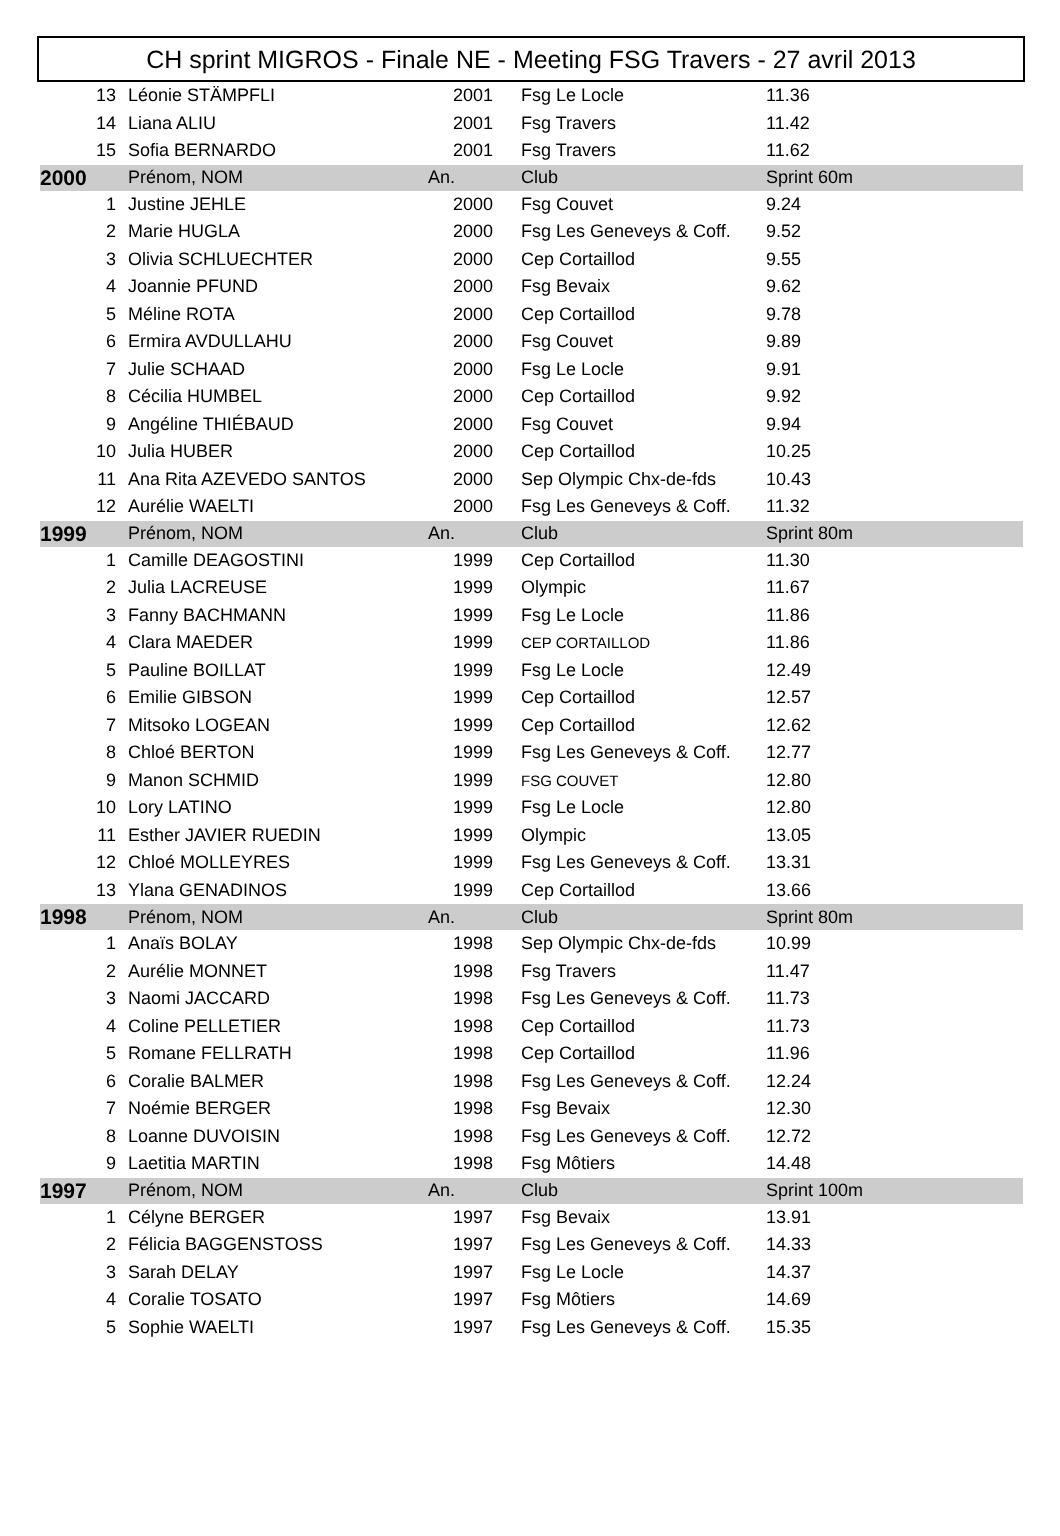CH sprint MIGROS - Finale NE - Meeting FSG Travers - 27 avril 2013
| 13 | Léonie STÄMPFLI | 2001 | Fsg Le Locle | 11.36 |
| 14 | Liana ALIU | 2001 | Fsg Travers | 11.42 |
| 15 | Sofia BERNARDO | 2001 | Fsg Travers | 11.62 |
| 2000 | Prénom, NOM | An. | Club | Sprint 60m |
| 1 | Justine JEHLE | 2000 | Fsg Couvet | 9.24 |
| 2 | Marie HUGLA | 2000 | Fsg Les Geneveys & Coff. | 9.52 |
| 3 | Olivia SCHLUECHTER | 2000 | Cep Cortaillod | 9.55 |
| 4 | Joannie PFUND | 2000 | Fsg Bevaix | 9.62 |
| 5 | Méline ROTA | 2000 | Cep Cortaillod | 9.78 |
| 6 | Ermira AVDULLAHU | 2000 | Fsg Couvet | 9.89 |
| 7 | Julie SCHAAD | 2000 | Fsg Le Locle | 9.91 |
| 8 | Cécilia HUMBEL | 2000 | Cep Cortaillod | 9.92 |
| 9 | Angéline THIÉBAUD | 2000 | Fsg Couvet | 9.94 |
| 10 | Julia HUBER | 2000 | Cep Cortaillod | 10.25 |
| 11 | Ana Rita AZEVEDO SANTOS | 2000 | Sep Olympic Chx-de-fds | 10.43 |
| 12 | Aurélie WAELTI | 2000 | Fsg Les Geneveys & Coff. | 11.32 |
| 1999 | Prénom, NOM | An. | Club | Sprint 80m |
| 1 | Camille DEAGOSTINI | 1999 | Cep Cortaillod | 11.30 |
| 2 | Julia LACREUSE | 1999 | Olympic | 11.67 |
| 3 | Fanny BACHMANN | 1999 | Fsg Le Locle | 11.86 |
| 4 | Clara MAEDER | 1999 | CEP CORTAILLOD | 11.86 |
| 5 | Pauline BOILLAT | 1999 | Fsg Le Locle | 12.49 |
| 6 | Emilie GIBSON | 1999 | Cep Cortaillod | 12.57 |
| 7 | Mitsoko LOGEAN | 1999 | Cep Cortaillod | 12.62 |
| 8 | Chloé BERTON | 1999 | Fsg Les Geneveys & Coff. | 12.77 |
| 9 | Manon SCHMID | 1999 | FSG COUVET | 12.80 |
| 10 | Lory LATINO | 1999 | Fsg Le Locle | 12.80 |
| 11 | Esther JAVIER RUEDIN | 1999 | Olympic | 13.05 |
| 12 | Chloé MOLLEYRES | 1999 | Fsg Les Geneveys & Coff. | 13.31 |
| 13 | Ylana GENADINOS | 1999 | Cep Cortaillod | 13.66 |
| 1998 | Prénom, NOM | An. | Club | Sprint 80m |
| 1 | Anaïs BOLAY | 1998 | Sep Olympic Chx-de-fds | 10.99 |
| 2 | Aurélie MONNET | 1998 | Fsg Travers | 11.47 |
| 3 | Naomi JACCARD | 1998 | Fsg Les Geneveys & Coff. | 11.73 |
| 4 | Coline PELLETIER | 1998 | Cep Cortaillod | 11.73 |
| 5 | Romane FELLRATH | 1998 | Cep Cortaillod | 11.96 |
| 6 | Coralie BALMER | 1998 | Fsg Les Geneveys & Coff. | 12.24 |
| 7 | Noémie BERGER | 1998 | Fsg Bevaix | 12.30 |
| 8 | Loanne DUVOISIN | 1998 | Fsg Les Geneveys & Coff. | 12.72 |
| 9 | Laetitia MARTIN | 1998 | Fsg Môtiers | 14.48 |
| 1997 | Prénom, NOM | An. | Club | Sprint 100m |
| 1 | Célyne BERGER | 1997 | Fsg Bevaix | 13.91 |
| 2 | Félicia BAGGENSTOSS | 1997 | Fsg Les Geneveys & Coff. | 14.33 |
| 3 | Sarah DELAY | 1997 | Fsg Le Locle | 14.37 |
| 4 | Coralie TOSATO | 1997 | Fsg Môtiers | 14.69 |
| 5 | Sophie WAELTI | 1997 | Fsg Les Geneveys & Coff. | 15.35 |